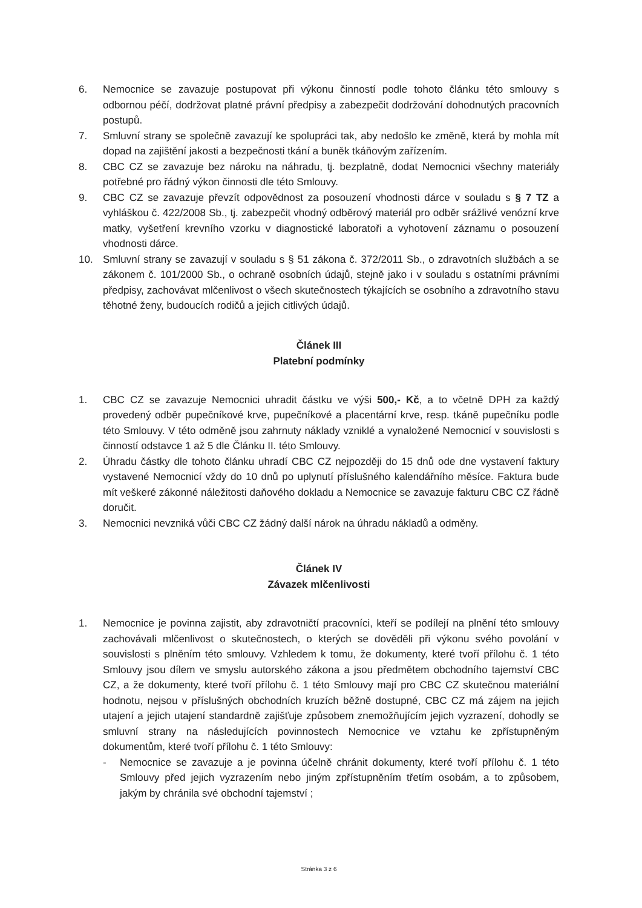6. Nemocnice se zavazuje postupovat při výkonu činností podle tohoto článku této smlouvy s odbornou péčí, dodržovat platné právní předpisy a zabezpečit dodržování dohodnutých pracovních postupů.
7. Smluvní strany se společně zavazují ke spolupráci tak, aby nedošlo ke změně, která by mohla mít dopad na zajištění jakosti a bezpečnosti tkání a buněk tkáňovým zařízením.
8. CBC CZ se zavazuje bez nároku na náhradu, tj. bezplatně, dodat Nemocnici všechny materiály potřebné pro řádný výkon činnosti dle této Smlouvy.
9. CBC CZ se zavazuje převzít odpovědnost za posouzení vhodnosti dárce v souladu s § 7 TZ a vyhláškou č. 422/2008 Sb., tj. zabezpečit vhodný odběrový materiál pro odběr srážlivé venózní krve matky, vyšetření krevního vzorku v diagnostické laboratoři a vyhotovení záznamu o posouzení vhodnosti dárce.
10. Smluvní strany se zavazují v souladu s § 51 zákona č. 372/2011 Sb., o zdravotních službách a se zákonem č. 101/2000 Sb., o ochraně osobních údajů, stejně jako i v souladu s ostatními právními předpisy, zachovávat mlčenlivost o všech skutečnostech týkajících se osobního a zdravotního stavu těhotné ženy, budoucích rodičů a jejich citlivých údajů.
Článek III
Platební podmínky
1. CBC CZ se zavazuje Nemocnici uhradit částku ve výši 500,- Kč, a to včetně DPH za každý provedený odběr pupečníkové krve, pupečníkové a placentární krve, resp. tkáně pupečníku podle této Smlouvy. V této odměně jsou zahrnuty náklady vzniklé a vynaložené Nemocnicí v souvislosti s činností odstavce 1 až 5 dle Článku II. této Smlouvy.
2. Úhradu částky dle tohoto článku uhradí CBC CZ nejpozději do 15 dnů ode dne vystavení faktury vystavené Nemocnicí vždy do 10 dnů po uplynutí příslušného kalendářního měsíce. Faktura bude mít veškeré zákonné náležitosti daňového dokladu a Nemocnice se zavazuje fakturu CBC CZ řádně doručit.
3. Nemocnici nevzniká vůči CBC CZ žádný další nárok na úhradu nákladů a odměny.
Článek IV
Závazek mlčenlivosti
1. Nemocnice je povinna zajistit, aby zdravotničtí pracovníci, kteří se podílejí na plnění této smlouvy zachovávali mlčenlivost o skutečnostech, o kterých se dověděli při výkonu svého povolání v souvislosti s plněním této smlouvy. Vzhledem k tomu, že dokumenty, které tvoří přílohu č. 1 této Smlouvy jsou dílem ve smyslu autorského zákona a jsou předmětem obchodního tajemství CBC CZ, a že dokumenty, které tvoří přílohu č. 1 této Smlouvy mají pro CBC CZ skutečnou materiální hodnotu, nejsou v příslušných obchodních kruzích běžně dostupné, CBC CZ má zájem na jejich utajení a jejich utajení standardně zajišťuje způsobem znemožňujícím jejich vyzrazení, dohodly se smluvní strany na následujících povinnostech Nemocnice ve vztahu ke zpřístupněným dokumentům, které tvoří přílohu č. 1 této Smlouvy:
- Nemocnice se zavazuje a je povinna účelně chránit dokumenty, které tvoří přílohu č. 1 této Smlouvy před jejich vyzrazením nebo jiným zpřístupněním třetím osobám, a to způsobem, jakým by chránila své obchodní tajemství ;
Stránka 3 z 6